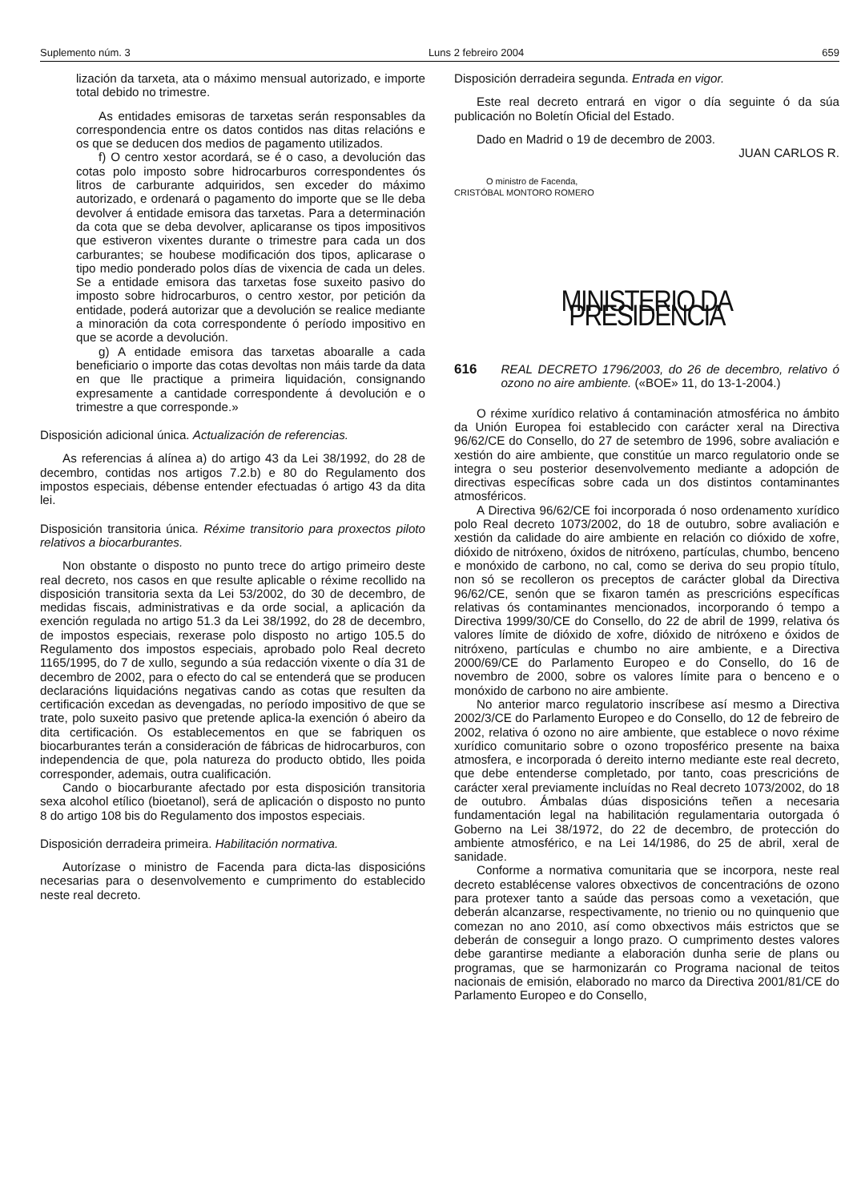Suplemento núm. 3 Luns 2 febreiro 2004 659
lización da tarxeta, ata o máximo mensual autorizado, e importe total debido no trimestre.
As entidades emisoras de tarxetas serán responsables da correspondencia entre os datos contidos nas ditas relacións e os que se deducen dos medios de pagamento utilizados.
f) O centro xestor acordará, se é o caso, a devolución das cotas polo imposto sobre hidrocarburos correspondentes ós litros de carburante adquiridos, sen exceder do máximo autorizado, e ordenará o pagamento do importe que se lle deba devolver á entidade emisora das tarxetas. Para a determinación da cota que se deba devolver, aplicaranse os tipos impositivos que estiveron vixentes durante o trimestre para cada un dos carburantes; se houbese modificación dos tipos, aplicarase o tipo medio ponderado polos días de vixencia de cada un deles. Se a entidade emisora das tarxetas fose suxeito pasivo do imposto sobre hidrocarburos, o centro xestor, por petición da entidade, poderá autorizar que a devolución se realice mediante a minoración da cota correspondente ó período impositivo en que se acorde a devolución.
g) A entidade emisora das tarxetas aboaralle a cada beneficiario o importe das cotas devoltas non máis tarde da data en que lle practique a primeira liquidación, consignando expresamente a cantidade correspondente á devolución e o trimestre a que corresponde.»
Disposición adicional única. Actualización de referencias.
As referencias á alínea a) do artigo 43 da Lei 38/1992, do 28 de decembro, contidas nos artigos 7.2.b) e 80 do Regulamento dos impostos especiais, débense entender efectuadas ó artigo 43 da dita lei.
Disposición transitoria única. Réxime transitorio para proxectos piloto relativos a biocarburantes.
Non obstante o disposto no punto trece do artigo primeiro deste real decreto, nos casos en que resulte aplicable o réxime recollido na disposición transitoria sexta da Lei 53/2002, do 30 de decembro, de medidas fiscais, administrativas e da orde social, a aplicación da exención regulada no artigo 51.3 da Lei 38/1992, do 28 de decembro, de impostos especiais, rexerase polo disposto no artigo 105.5 do Regulamento dos impostos especiais, aprobado polo Real decreto 1165/1995, do 7 de xullo, segundo a súa redacción vixente o día 31 de decembro de 2002, para o efecto do cal se entenderá que se producen declaracións liquidacións negativas cando as cotas que resulten da certificación excedan as devengadas, no período impositivo de que se trate, polo suxeito pasivo que pretende aplica-la exención ó abeiro da dita certificación. Os establecementos en que se fabriquen os biocarburantes terán a consideración de fábricas de hidrocarburos, con independencia de que, pola natureza do producto obtido, lles poida corresponder, ademais, outra cualificación.
Cando o biocarburante afectado por esta disposición transitoria sexa alcohol etílico (bioetanol), será de aplicación o disposto no punto 8 do artigo 108 bis do Regulamento dos impostos especiais.
Disposición derradeira primeira. Habilitación normativa.
Autorízase o ministro de Facenda para dicta-las disposicións necesarias para o desenvolvemento e cumprimento do establecido neste real decreto.
Disposición derradeira segunda. Entrada en vigor.
Este real decreto entrará en vigor o día seguinte ó da súa publicación no Boletín Oficial del Estado.
Dado en Madrid o 19 de decembro de 2003.
JUAN CARLOS R.
O ministro de Facenda,
CRISTÓBAL MONTORO ROMERO
MINISTERIO DA PRESIDENCIA
616 REAL DECRETO 1796/2003, do 26 de decembro, relativo ó ozono no aire ambiente. («BOE» 11, do 13-1-2004.)
O réxime xurídico relativo á contaminación atmosférica no ámbito da Unión Europea foi establecido con carácter xeral na Directiva 96/62/CE do Consello, do 27 de setembro de 1996, sobre avaliación e xestión do aire ambiente, que constitúe un marco regulatorio onde se integra o seu posterior desenvolvemento mediante a adopción de directivas específicas sobre cada un dos distintos contaminantes atmosféricos.
A Directiva 96/62/CE foi incorporada ó noso ordenamento xurídico polo Real decreto 1073/2002, do 18 de outubro, sobre avaliación e xestión da calidade do aire ambiente en relación co dióxido de xofre, dióxido de nitróxeno, óxidos de nitróxeno, partículas, chumbo, benceno e monóxido de carbono, no cal, como se deriva do seu propio título, non só se recolleron os preceptos de carácter global da Directiva 96/62/CE, senón que se fixaron tamén as prescricións específicas relativas ós contaminantes mencionados, incorporando ó tempo a Directiva 1999/30/CE do Consello, do 22 de abril de 1999, relativa ós valores límite de dióxido de xofre, dióxido de nitróxeno e óxidos de nitróxeno, partículas e chumbo no aire ambiente, e a Directiva 2000/69/CE do Parlamento Europeo e do Consello, do 16 de novembro de 2000, sobre os valores límite para o benceno e o monóxido de carbono no aire ambiente.
No anterior marco regulatorio inscríbese así mesmo a Directiva 2002/3/CE do Parlamento Europeo e do Consello, do 12 de febreiro de 2002, relativa ó ozono no aire ambiente, que establece o novo réxime xurídico comunitario sobre o ozono troposférico presente na baixa atmosfera, e incorporada ó dereito interno mediante este real decreto, que debe entenderse completado, por tanto, coas prescricións de carácter xeral previamente incluídas no Real decreto 1073/2002, do 18 de outubro. Ámbalas dúas disposicións teñen a necesaria fundamentación legal na habilitación regulamentaria outorgada ó Goberno na Lei 38/1972, do 22 de decembro, de protección do ambiente atmosférico, e na Lei 14/1986, do 25 de abril, xeral de sanidade.
Conforme a normativa comunitaria que se incorpora, neste real decreto establécense valores obxectivos de concentracións de ozono para protexer tanto a saúde das persoas como a vexetación, que deberán alcanzarse, respectivamente, no trienio ou no quinquenio que comezan no ano 2010, así como obxectivos máis estrictos que se deberán de conseguir a longo prazo. O cumprimento destes valores debe garantirse mediante a elaboración dunha serie de plans ou programas, que se harmonizarán co Programa nacional de teitos nacionais de emisión, elaborado no marco da Directiva 2001/81/CE do Parlamento Europeo e do Consello,